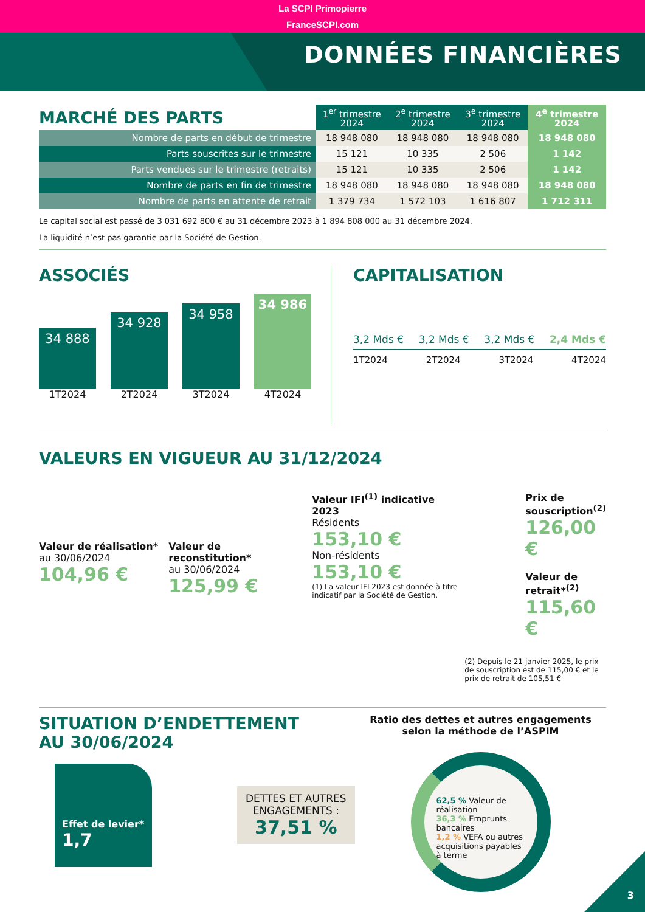La SCPI Primopierre
FranceSCPI.com
DONNÉES FINANCIÈRES
| MARCHÉ DES PARTS | 1<sup>er</sup> trimestre 2024 | 2<sup>e</sup> trimestre 2024 | 3<sup>e</sup> trimestre 2024 | 4<sup>e</sup> trimestre 2024 |
| Nombre de parts en début de trimestre | 18 948 080 | 18 948 080 | 18 948 080 | 18 948 080 |
| Parts souscrites sur le trimestre | 15 121 | 10 335 | 2 506 | 1 142 |
| Parts vendues sur le trimestre (retraits) | 15 121 | 10 335 | 2 506 | 1 142 |
| Nombre de parts en fin de trimestre | 18 948 080 | 18 948 080 | 18 948 080 | 18 948 080 |
| Nombre de parts en attente de retrait | 1 379 734 | 1 572 103 | 1 616 807 | 1 712 311 |
Le capital social est passé de 3 031 692 800 € au 31 décembre 2023 à 1 894 808 000 au 31 décembre 2024.
La liquidité n’est pas garantie par la Société de Gestion.
ASSOCIÉS
34 888
1T2024
34 928
2T2024
34 958
3T2024
34 986
4T2024
CAPITALISATION
3,2 Mds € 3,2 Mds € 3,2 Mds € 2,4 Mds €
1T2024 2T2024 3T2024 4T2024
VALEURS EN VIGUEUR AU 31/12/2024
Valeur de réalisation*
au 30/06/2024
104,96 €
Valeur de reconstitution*
au 30/06/2024
125,99 €
Valeur IFI<sup>(1)</sup> indicative 2023
Résidents
153,10 €
Non-résidents
153,10 €
(1) La valeur IFI 2023 est donnée à titre indicatif par la Société de Gestion.
Prix de souscription<sup>(2)</sup>
126,00 €
Valeur de retrait*<sup>(2)</sup>
115,60 €
(2) Depuis le 21 janvier 2025, le prix de souscription est de 115,00 € et le prix de retrait de 105,51 €
SITUATION D’ENDETTEMENT
AU 30/06/2024
Effet de levier*
1,7
DETTES ET AUTRES ENGAGEMENTS :
37,51 %
Ratio des dettes et autres engagements selon la méthode de l’ASPIM
62,5 % Valeur de réalisation
36,3 % Emprunts bancaires
1,2 % VEFA ou autres acquisitions payables à terme
3